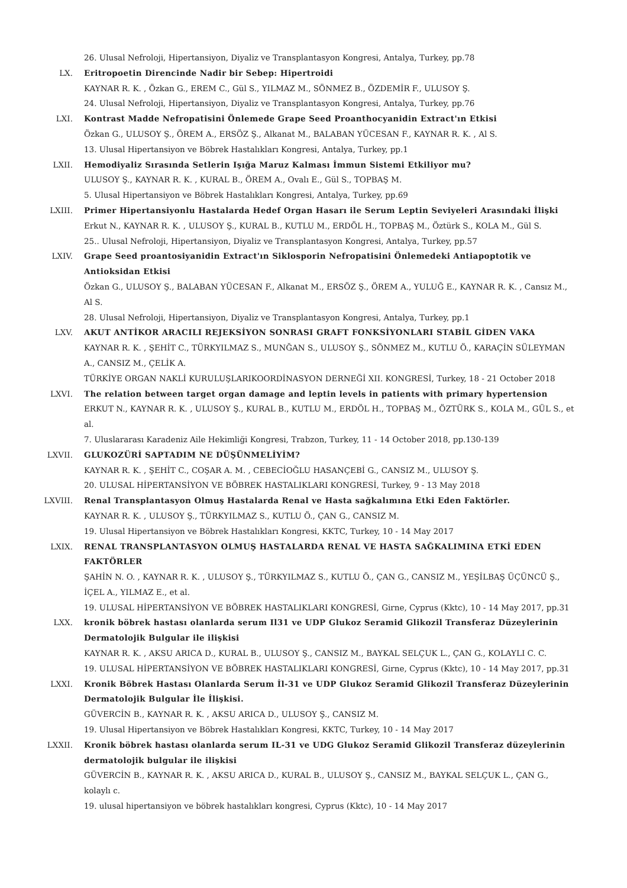26. Ulusal Nefroloji, Hipertansiyon, Diyaliz ve Transplantasyon Kongresi, Antalya, Turkey, pp.78
LX. Eritropoetin Direncinde Nadir bir Sebep: Hipertroidi
KAYNAR R. K. , Özkan G., EREM C., Gül S., YILMAZ M., SÖNMEZ B., ÖZDEMİR F., ULUSOY Ş.
24. Ulusal Nefroloji, Hipertansiyon, Diyaliz ve Transplantasyon Kongresi, Antalya, Turkey, pp.76
LXI. Kontrast Madde Nefropatisini Önlemede Grape Seed Proanthocyanidin Extract'ın Etkisi
Özkan G., ULUSOY Ş., ÖREM A., ERSÖZ Ş., Alkanat M., BALABAN YÜCESAN F., KAYNAR R. K. , Al S.
13. Ulusal Hipertansiyon ve Böbrek Hastalıkları Kongresi, Antalya, Turkey, pp.1
LXII. Hemodiyaliz Sırasında Setlerin Işığa Maruz Kalması İmmun Sistemi Etkiliyor mu?
ULUSOY Ş., KAYNAR R. K. , KURAL B., ÖREM A., Ovalı E., Gül S., TOPBAŞ M.
5. Ulusal Hipertansiyon ve Böbrek Hastalıkları Kongresi, Antalya, Turkey, pp.69
LXIII. Primer Hipertansiyonlu Hastalarda Hedef Organ Hasarı ile Serum Leptin Seviyeleri Arasındaki İlişki
Erkut N., KAYNAR R. K. , ULUSOY Ş., KURAL B., KUTLU M., ERDÖL H., TOPBAŞ M., Öztürk S., KOLA M., Gül S.
25.. Ulusal Nefroloji, Hipertansiyon, Diyaliz ve Transplantasyon Kongresi, Antalya, Turkey, pp.57
LXIV. Grape Seed proantosiyanidin Extract'ın Siklosporin Nefropatisini Önlemedeki Antiapoptotik ve Antioksidan Etkisi
Özkan G., ULUSOY Ş., BALABAN YÜCESAN F., Alkanat M., ERSÖZ Ş., ÖREM A., YULUĞ E., KAYNAR R. K. , Cansız M., Al S.
28. Ulusal Nefroloji, Hipertansiyon, Diyaliz ve Transplantasyon Kongresi, Antalya, Turkey, pp.1
LXV. AKUT ANTİKOR ARACILI REJEKSİYON SONRASI GRAFT FONKSİYONLARI STABİL GİDEN VAKA
KAYNAR R. K. , ŞEHİT C., TÜRKYILMAZ S., MUNĞAN S., ULUSOY Ş., SÖNMEZ M., KUTLU Ö., KARAÇİN SÜLEYMAN A., CANSIZ M., ÇELİK A.
TÜRKİYE ORGAN NAKLİ KURULUŞLARIKOORDİNASYON DERNEĞİ XII. KONGRESİ, Turkey, 18 - 21 October 2018
LXVI. The relation between target organ damage and leptin levels in patients with primary hypertension
ERKUT N., KAYNAR R. K. , ULUSOY Ş., KURAL B., KUTLU M., ERDÖL H., TOPBAŞ M., ÖZTÜRK S., KOLA M., GÜL S., et al.
7. Uluslararası Karadeniz Aile Hekimliği Kongresi, Trabzon, Turkey, 11 - 14 October 2018, pp.130-139
LXVII. GLUKOZÜRİ SAPTADIM NE DÜŞÜNMELİYİM?
KAYNAR R. K. , ŞEHİT C., COŞAR A. M. , CEBECİOĞLU HASANÇEBİ G., CANSIZ M., ULUSOY Ş.
20. ULUSAL HİPERTANSİYON VE BÖBREK HASTALIKLARI KONGRESİ, Turkey, 9 - 13 May 2018
LXVIII. Renal Transplantasyon Olmuş Hastalarda Renal ve Hasta sağkalımına Etki Eden Faktörler.
KAYNAR R. K. , ULUSOY Ş., TÜRKYILMAZ S., KUTLU Ö., ÇAN G., CANSIZ M.
19. Ulusal Hipertansiyon ve Böbrek Hastalıkları Kongresi, KKTC, Turkey, 10 - 14 May 2017
LXIX. RENAL TRANSPLANTASYON OLMUŞ HASTALARDA RENAL VE HASTA SAĞKALIMINA ETKİ EDEN FAKTÖRLER
ŞAHİN N. O. , KAYNAR R. K. , ULUSOY Ş., TÜRKYILMAZ S., KUTLU Ö., ÇAN G., CANSIZ M., YEŞİLBAŞ ÜÇÜNCÜ Ş., İÇEL A., YILMAZ E., et al.
19. ULUSAL HİPERTANSİYON VE BÖBREK HASTALIKLARI KONGRESİ, Girne, Cyprus (Kktc), 10 - 14 May 2017, pp.31
LXX. kronik böbrek hastası olanlarda serum Il31 ve UDP Glukoz Seramid Glikozil Transferaz Düzeylerinin Dermatolojik Bulgular ile ilişkisi
KAYNAR R. K. , AKSU ARICA D., KURAL B., ULUSOY Ş., CANSIZ M., BAYKAL SELÇUK L., ÇAN G., KOLAYLI C. C.
19. ULUSAL HİPERTANSİYON VE BÖBREK HASTALIKLARI KONGRESİ, Girne, Cyprus (Kktc), 10 - 14 May 2017, pp.31
LXXI. Kronik Böbrek Hastası Olanlarda Serum İl-31 ve UDP Glukoz Seramid Glikozil Transferaz Düzeylerinin Dermatolojik Bulgular İle İlişkisi.
GÜVERCİN B., KAYNAR R. K. , AKSU ARICA D., ULUSOY Ş., CANSIZ M.
19. Ulusal Hipertansiyon ve Böbrek Hastalıkları Kongresi, KKTC, Turkey, 10 - 14 May 2017
LXXII. Kronik böbrek hastası olanlarda serum IL-31 ve UDG Glukoz Seramid Glikozil Transferaz düzeylerinin dermatolojik bulgular ile ilişkisi
GÜVERCİN B., KAYNAR R. K. , AKSU ARICA D., KURAL B., ULUSOY Ş., CANSIZ M., BAYKAL SELÇUK L., ÇAN G., kolaylı c.
19. ulusal hipertansiyon ve böbrek hastalıkları kongresi, Cyprus (Kktc), 10 - 14 May 2017